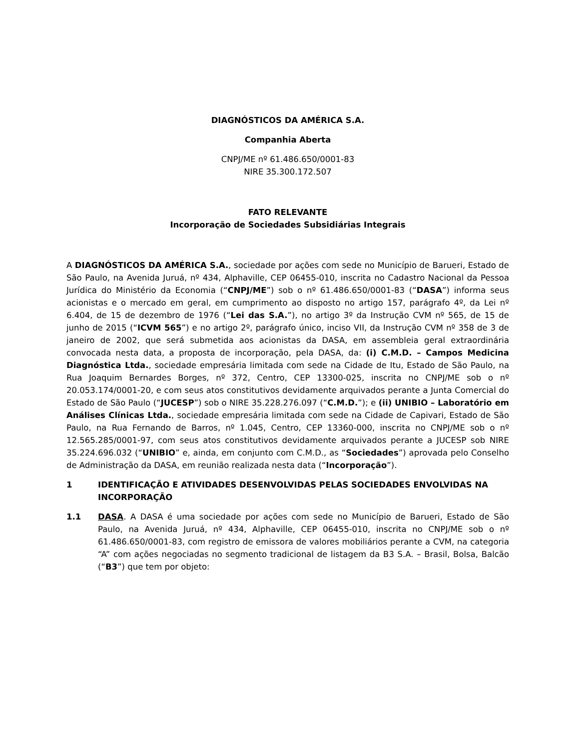DIAGNÓSTICOS DA AMÉRICA S.A.
Companhia Aberta
CNPJ/ME nº 61.486.650/0001-83
NIRE 35.300.172.507
FATO RELEVANTE
Incorporação de Sociedades Subsidiárias Integrais
A DIAGNÓSTICOS DA AMÉRICA S.A., sociedade por ações com sede no Município de Barueri, Estado de São Paulo, na Avenida Juruá, nº 434, Alphaville, CEP 06455-010, inscrita no Cadastro Nacional da Pessoa Jurídica do Ministério da Economia (“CNPJ/ME”) sob o nº 61.486.650/0001-83 (“DASA”) informa seus acionistas e o mercado em geral, em cumprimento ao disposto no artigo 157, parágrafo 4º, da Lei nº 6.404, de 15 de dezembro de 1976 (“Lei das S.A.”), no artigo 3º da Instrução CVM nº 565, de 15 de junho de 2015 (“ICVM 565”) e no artigo 2º, parágrafo único, inciso VII, da Instrução CVM nº 358 de 3 de janeiro de 2002, que será submetida aos acionistas da DASA, em assembleia geral extraordinária convocada nesta data, a proposta de incorporação, pela DASA, da: (i) C.M.D. – Campos Medicina Diagnóstica Ltda., sociedade empresária limitada com sede na Cidade de Itu, Estado de São Paulo, na Rua Joaquim Bernardes Borges, nº 372, Centro, CEP 13300-025, inscrita no CNPJ/ME sob o nº 20.053.174/0001-20, e com seus atos constitutivos devidamente arquivados perante a Junta Comercial do Estado de São Paulo (“JUCESP”) sob o NIRE 35.228.276.097 (“C.M.D.”); e (ii) UNIBIO – Laboratório em Análises Clínicas Ltda., sociedade empresária limitada com sede na Cidade de Capivari, Estado de São Paulo, na Rua Fernando de Barros, nº 1.045, Centro, CEP 13360-000, inscrita no CNPJ/ME sob o nº 12.565.285/0001-97, com seus atos constitutivos devidamente arquivados perante a JUCESP sob NIRE 35.224.696.032 (“UNIBIO” e, ainda, em conjunto com C.M.D., as “Sociedades”) aprovada pelo Conselho de Administração da DASA, em reunião realizada nesta data (“Incorporação”).
1 IDENTIFICAÇÃO E ATIVIDADES DESENVOLVIDAS PELAS SOCIEDADES ENVOLVIDAS NA INCORPORAÇÃO
1.1 DASA. A DASA é uma sociedade por ações com sede no Município de Barueri, Estado de São Paulo, na Avenida Juruá, nº 434, Alphaville, CEP 06455-010, inscrita no CNPJ/ME sob o nº 61.486.650/0001-83, com registro de emissora de valores mobiliários perante a CVM, na categoria “A” com ações negociadas no segmento tradicional de listagem da B3 S.A. – Brasil, Bolsa, Balcão (“B3”) que tem por objeto: